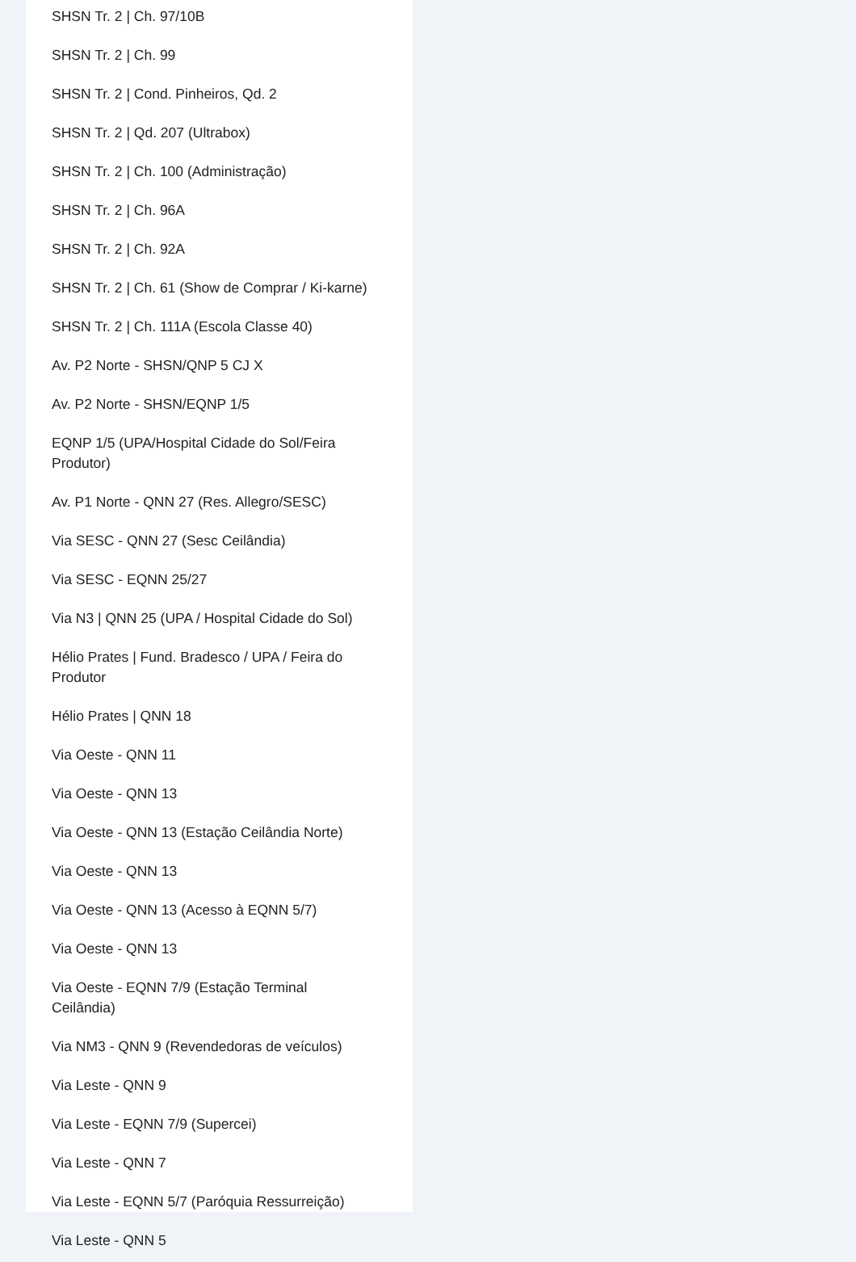SHSN Tr. 2 | Ch. 97/10B
SHSN Tr. 2 | Ch. 99
SHSN Tr. 2 | Cond. Pinheiros, Qd. 2
SHSN Tr. 2 | Qd. 207 (Ultrabox)
SHSN Tr. 2 | Ch. 100 (Administração)
SHSN Tr. 2 | Ch. 96A
SHSN Tr. 2 | Ch. 92A
SHSN Tr. 2 | Ch. 61 (Show de Comprar / Ki-karne)
SHSN Tr. 2 | Ch. 111A (Escola Classe 40)
Av. P2 Norte - SHSN/QNP 5 CJ X
Av. P2 Norte - SHSN/EQNP 1/5
EQNP 1/5 (UPA/Hospital Cidade do Sol/Feira Produtor)
Av. P1 Norte - QNN 27 (Res. Allegro/SESC)
Via SESC - QNN 27 (Sesc Ceilândia)
Via SESC - EQNN 25/27
Via N3 | QNN 25 (UPA / Hospital Cidade do Sol)
Hélio Prates | Fund. Bradesco / UPA / Feira do Produtor
Hélio Prates | QNN 18
Via Oeste - QNN 11
Via Oeste - QNN 13
Via Oeste - QNN 13 (Estação Ceilândia Norte)
Via Oeste - QNN 13
Via Oeste - QNN 13 (Acesso à EQNN 5/7)
Via Oeste - QNN 13
Via Oeste - EQNN 7/9 (Estação Terminal Ceilândia)
Via NM3 - QNN 9 (Revendedoras de veículos)
Via Leste - QNN 9
Via Leste - EQNN 7/9 (Supercei)
Via Leste - QNN 7
Via Leste - EQNN 5/7 (Paróquia Ressurreição)
Via Leste - QNN 5